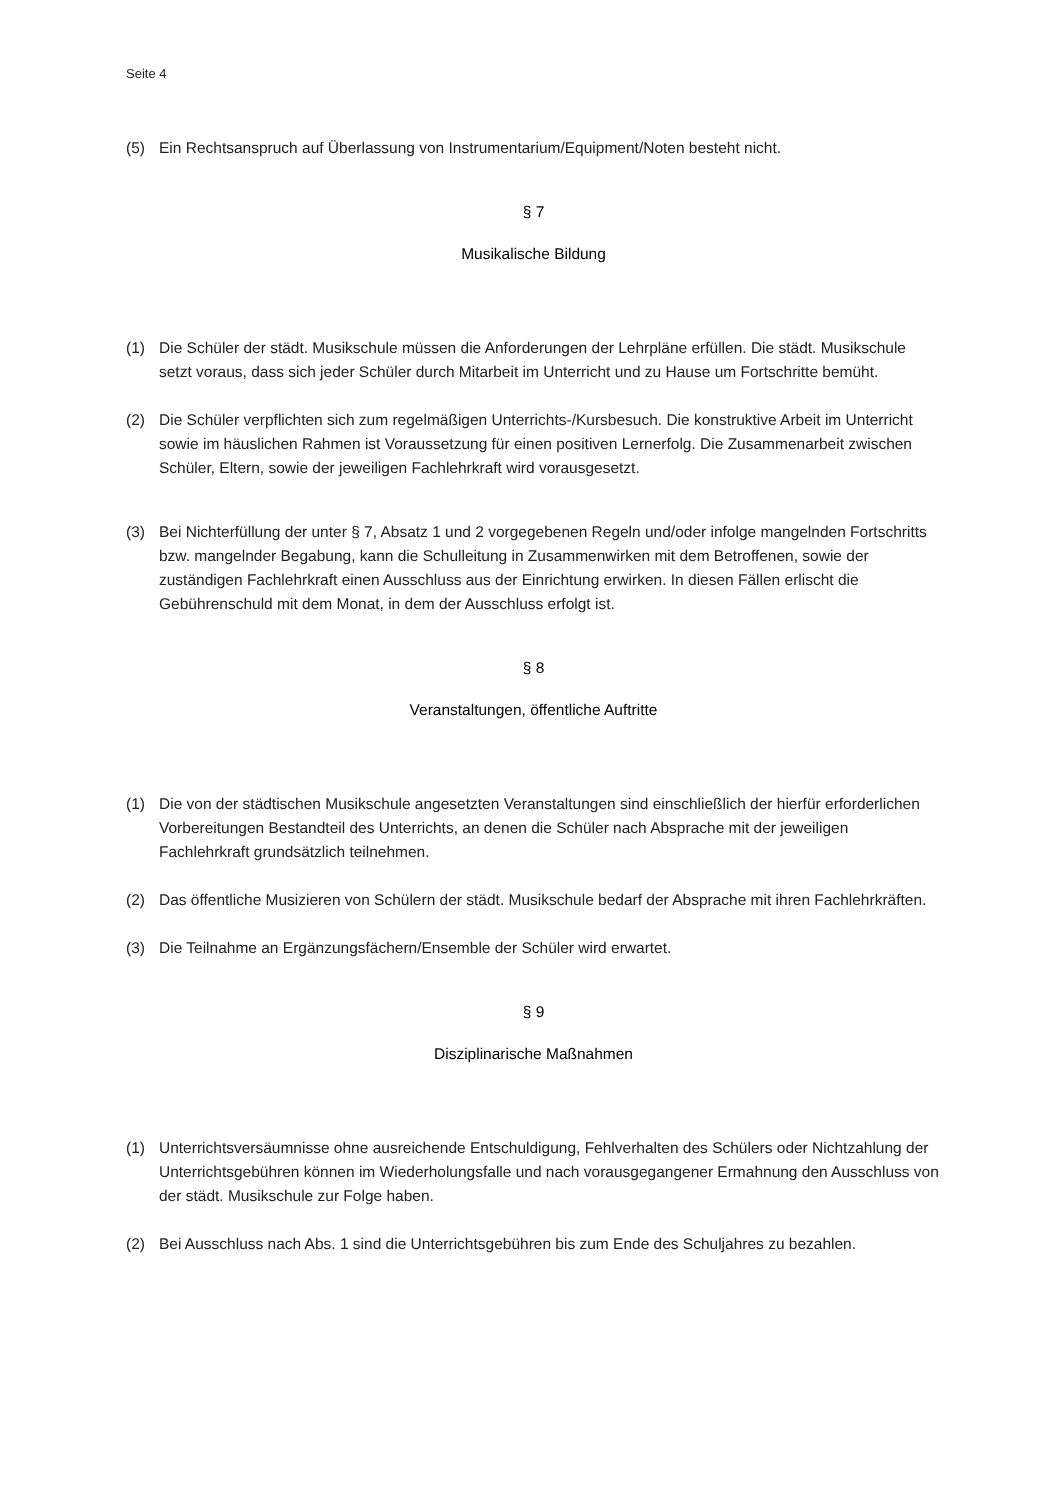Seite 4
(5) Ein Rechtsanspruch auf Überlassung von Instrumentarium/Equipment/Noten besteht nicht.
§ 7
Musikalische Bildung
(1) Die Schüler der städt. Musikschule müssen die Anforderungen der Lehrpläne erfüllen. Die städt. Musikschule setzt voraus, dass sich jeder Schüler durch Mitarbeit im Unterricht und zu Hause um Fortschritte bemüht.
(2) Die Schüler verpflichten sich zum regelmäßigen Unterrichts-/Kursbesuch. Die konstruktive Arbeit im Unterricht sowie im häuslichen Rahmen ist Voraussetzung für einen positiven Lernerfolg. Die Zusammenarbeit zwischen Schüler, Eltern, sowie der jeweiligen Fachlehrkraft wird vorausgesetzt.
(3) Bei Nichterfüllung der unter § 7, Absatz 1 und 2 vorgegebenen Regeln und/oder infolge mangelnden Fortschritts bzw. mangelnder Begabung, kann die Schulleitung in Zusammenwirken mit dem Betroffenen, sowie der zuständigen Fachlehrkraft einen Ausschluss aus der Einrichtung erwirken. In diesen Fällen erlischt die Gebührenschuld mit dem Monat, in dem der Ausschluss erfolgt ist.
§ 8
Veranstaltungen, öffentliche Auftritte
(1) Die von der städtischen Musikschule angesetzten Veranstaltungen sind einschließlich der hierfür erforderlichen Vorbereitungen Bestandteil des Unterrichts, an denen die Schüler nach Absprache mit der jeweiligen Fachlehrkraft grundsätzlich teilnehmen.
(2) Das öffentliche Musizieren von Schülern der städt. Musikschule bedarf der Absprache mit ihren Fachlehrkräften.
(3) Die Teilnahme an Ergänzungsfächern/Ensemble der Schüler wird erwartet.
§ 9
Disziplinarische Maßnahmen
(1) Unterrichtsversäumnisse ohne ausreichende Entschuldigung, Fehlverhalten des Schülers oder Nichtzahlung der Unterrichtsgebühren können im Wiederholungsfalle und nach vorausgegangener Ermahnung den Ausschluss von der städt. Musikschule zur Folge haben.
(2) Bei Ausschluss nach Abs. 1 sind die Unterrichtsgebühren bis zum Ende des Schuljahres zu bezahlen.